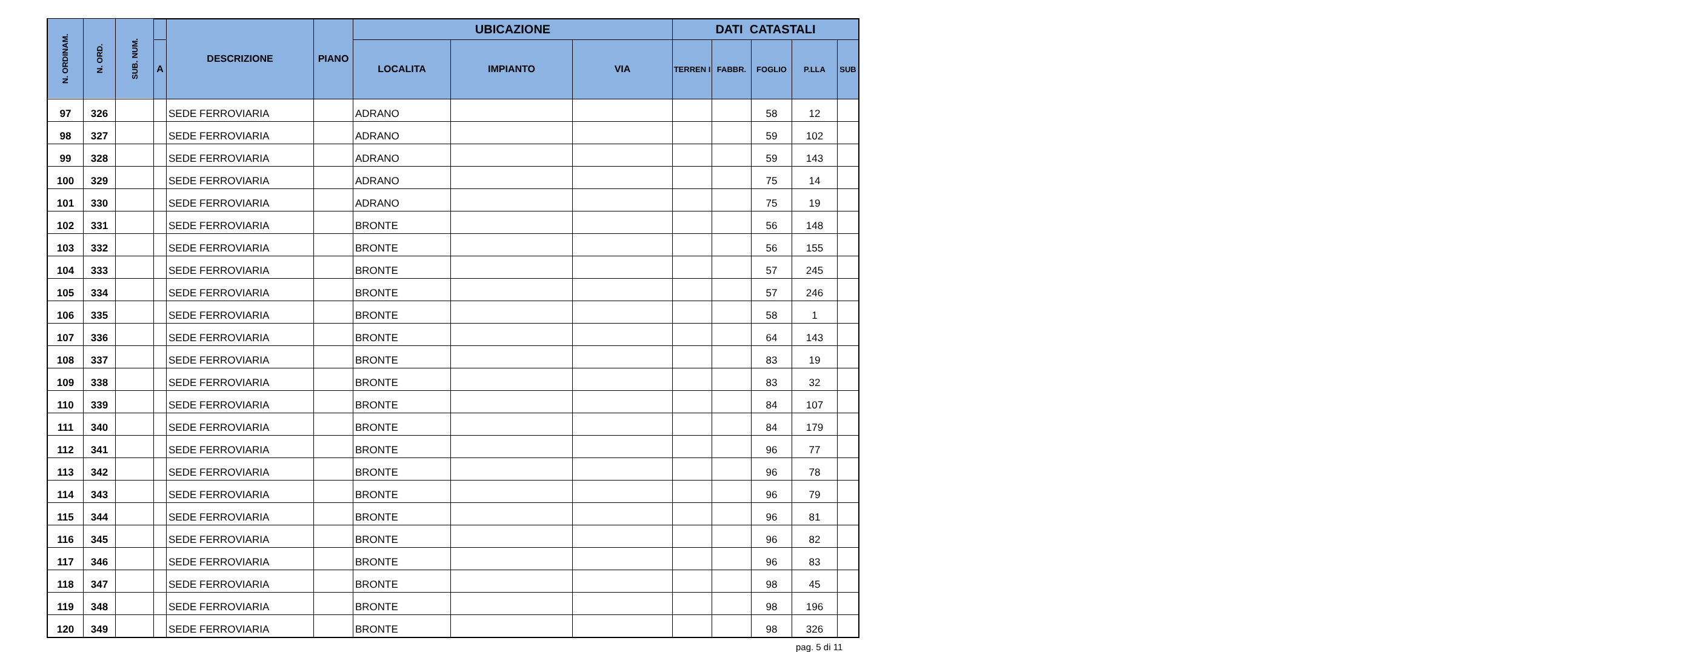| N. ORDINAM. | N. ORD. | SUB. NUM. | | DESCRIZIONE | PIANO | UBICAZIONE | | | DATI CATASTALI | | | | |
| --- | --- | --- | --- | --- | --- | --- | --- | --- | --- | --- | --- | --- | --- |
| | | | A | | | LOCALITA | IMPIANTO | VIA | TERREN I | FABBR. | FOGLIO | P.LLA | SUB |
| 97 | 326 | | | SEDE FERROVIARIA | | ADRANO | | | | | 58 | 12 | |
| 98 | 327 | | | SEDE FERROVIARIA | | ADRANO | | | | | 59 | 102 | |
| 99 | 328 | | | SEDE FERROVIARIA | | ADRANO | | | | | 59 | 143 | |
| 100 | 329 | | | SEDE FERROVIARIA | | ADRANO | | | | | 75 | 14 | |
| 101 | 330 | | | SEDE FERROVIARIA | | ADRANO | | | | | 75 | 19 | |
| 102 | 331 | | | SEDE FERROVIARIA | | BRONTE | | | | | 56 | 148 | |
| 103 | 332 | | | SEDE FERROVIARIA | | BRONTE | | | | | 56 | 155 | |
| 104 | 333 | | | SEDE FERROVIARIA | | BRONTE | | | | | 57 | 245 | |
| 105 | 334 | | | SEDE FERROVIARIA | | BRONTE | | | | | 57 | 246 | |
| 106 | 335 | | | SEDE FERROVIARIA | | BRONTE | | | | | 58 | 1 | |
| 107 | 336 | | | SEDE FERROVIARIA | | BRONTE | | | | | 64 | 143 | |
| 108 | 337 | | | SEDE FERROVIARIA | | BRONTE | | | | | 83 | 19 | |
| 109 | 338 | | | SEDE FERROVIARIA | | BRONTE | | | | | 83 | 32 | |
| 110 | 339 | | | SEDE FERROVIARIA | | BRONTE | | | | | 84 | 107 | |
| 111 | 340 | | | SEDE FERROVIARIA | | BRONTE | | | | | 84 | 179 | |
| 112 | 341 | | | SEDE FERROVIARIA | | BRONTE | | | | | 96 | 77 | |
| 113 | 342 | | | SEDE FERROVIARIA | | BRONTE | | | | | 96 | 78 | |
| 114 | 343 | | | SEDE FERROVIARIA | | BRONTE | | | | | 96 | 79 | |
| 115 | 344 | | | SEDE FERROVIARIA | | BRONTE | | | | | 96 | 81 | |
| 116 | 345 | | | SEDE FERROVIARIA | | BRONTE | | | | | 96 | 82 | |
| 117 | 346 | | | SEDE FERROVIARIA | | BRONTE | | | | | 96 | 83 | |
| 118 | 347 | | | SEDE FERROVIARIA | | BRONTE | | | | | 98 | 45 | |
| 119 | 348 | | | SEDE FERROVIARIA | | BRONTE | | | | | 98 | 196 | |
| 120 | 349 | | | SEDE FERROVIARIA | | BRONTE | | | | | 98 | 326 | |
pag. 5 di 11